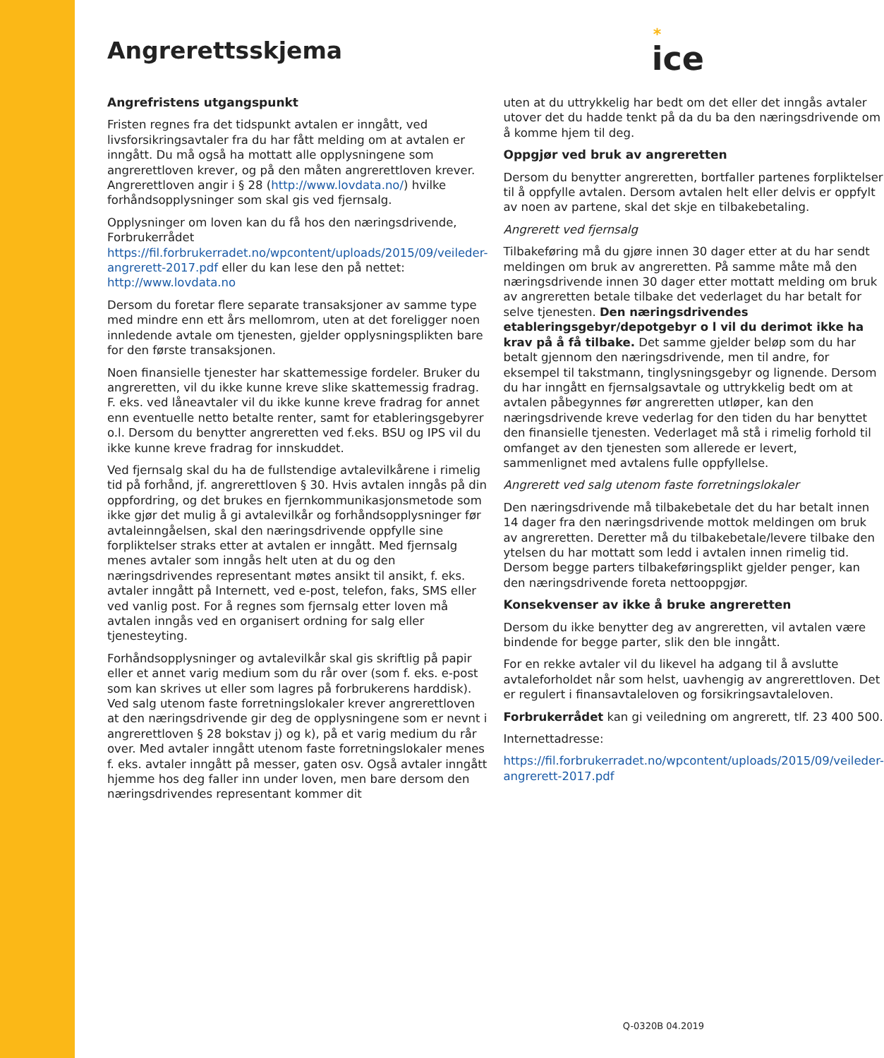Angrerettsskjema
*
ice
Angrefristens utgangspunkt
Fristen regnes fra det tidspunkt avtalen er inngått, ved livsforsikringsavtaler fra du har fått melding om at avtalen er inngått. Du må også ha mottatt alle opplysningene som angrerettloven krever, og på den måten angrerettloven krever. Angrerettloven angir i § 28 (http://www.lovdata.no/) hvilke forhåndsopplysninger som skal gis ved fjernsalg.
Opplysninger om loven kan du få hos den næringsdrivende, Forbrukerrådet https://fil.forbrukerradet.no/wpcontent/uploads/2015/09/veileder-angrerett-2017.pdf eller du kan lese den på nettet: http://www.lovdata.no
Dersom du foretar flere separate transaksjoner av samme type med mindre enn ett års mellomrom, uten at det foreligger noen innledende avtale om tjenesten, gjelder opplysningsplikten bare for den første transaksjonen.
Noen finansielle tjenester har skattemessige fordeler. Bruker du angreretten, vil du ikke kunne kreve slike skattemessig fradrag. F. eks. ved låneavtaler vil du ikke kunne kreve fradrag for annet enn eventuelle netto betalte renter, samt for etableringsgebyrer o.l. Dersom du benytter angreretten ved f.eks. BSU og IPS vil du ikke kunne kreve fradrag for innskuddet.
Ved fjernsalg skal du ha de fullstendige avtalevilkårene i rimelig tid på forhånd, jf. angrerettloven § 30. Hvis avtalen inngås på din oppfordring, og det brukes en fjernkommunikasjonsmetode som ikke gjør det mulig å gi avtalevilkår og forhåndsopplysninger før avtaleinngåelsen, skal den næringsdrivende oppfylle sine forpliktelser straks etter at avtalen er inngått. Med fjernsalg menes avtaler som inngås helt uten at du og den næringsdrivendes representant møtes ansikt til ansikt, f. eks. avtaler inngått på Internett, ved e-post, telefon, faks, SMS eller ved vanlig post. For å regnes som fjernsalg etter loven må avtalen inngås ved en organisert ordning for salg eller tjenesteyting.
Forhåndsopplysninger og avtalevilkår skal gis skriftlig på papir eller et annet varig medium som du rår over (som f. eks. e-post som kan skrives ut eller som lagres på forbrukerens harddisk). Ved salg utenom faste forretningslokaler krever angrerettloven at den næringsdrivende gir deg de opplysningene som er nevnt i angrerettloven § 28 bokstav j) og k), på et varig medium du rår over. Med avtaler inngått utenom faste forretningslokaler menes f. eks. avtaler inngått på messer, gaten osv. Også avtaler inngått hjemme hos deg faller inn under loven, men bare dersom den næringsdrivendes representant kommer dit
uten at du uttrykkelig har bedt om det eller det inngås avtaler utover det du hadde tenkt på da du ba den næringsdrivende om å komme hjem til deg.
Oppgjør ved bruk av angreretten
Dersom du benytter angreretten, bortfaller partenes forpliktelser til å oppfylle avtalen. Dersom avtalen helt eller delvis er oppfylt av noen av partene, skal det skje en tilbakebetaling.
Angrerett ved fjernsalg
Tilbakeføring må du gjøre innen 30 dager etter at du har sendt meldingen om bruk av angreretten. På samme måte må den næringsdrivende innen 30 dager etter mottatt melding om bruk av angreretten betale tilbake det vederlaget du har betalt for selve tjenesten. Den næringsdrivendes etableringsgebyr/depotgebyr o l vil du derimot ikke ha krav på å få tilbake. Det samme gjelder beløp som du har betalt gjennom den næringsdrivende, men til andre, for eksempel til takstmann, tinglysningsgebyr og lignende. Dersom du har inngått en fjernsalgsavtale og uttrykkelig bedt om at avtalen påbegynnes før angreretten utløper, kan den næringsdrivende kreve vederlag for den tiden du har benyttet den finansielle tjenesten. Vederlaget må stå i rimelig forhold til omfanget av den tjenesten som allerede er levert, sammenlignet med avtalens fulle oppfyllelse.
Angrerett ved salg utenom faste forretningslokaler
Den næringsdrivende må tilbakebetale det du har betalt innen 14 dager fra den næringsdrivende mottok meldingen om bruk av angreretten. Deretter må du tilbakebetale/levere tilbake den ytelsen du har mottatt som ledd i avtalen innen rimelig tid. Dersom begge parters tilbakeføringsplikt gjelder penger, kan den næringsdrivende foreta nettooppgjør.
Konsekvenser av ikke å bruke angreretten
Dersom du ikke benytter deg av angreretten, vil avtalen være bindende for begge parter, slik den ble inngått.
For en rekke avtaler vil du likevel ha adgang til å avslutte avtaleforholdet når som helst, uavhengig av angrerettloven. Det er regulert i finansavtaleloven og forsikringsavtaleloven.
Forbrukerrådet kan gi veiledning om angrerett, tlf. 23 400 500.
Internettadresse:
https://fil.forbrukerradet.no/wpcontent/uploads/2015/09/veileder-angrerett-2017.pdf
Q-0320B 04.2019